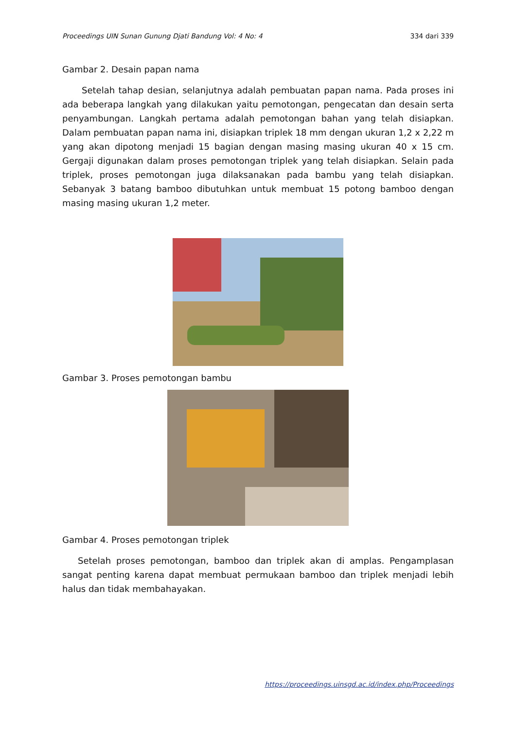Proceedings UIN Sunan Gunung Djati Bandung Vol: 4 No: 4 334 dari 339
Gambar 2. Desain papan nama
Setelah tahap desian, selanjutnya adalah pembuatan papan nama. Pada proses ini ada beberapa langkah yang dilakukan yaitu pemotongan, pengecatan dan desain serta penyambungan. Langkah pertama adalah pemotongan bahan yang telah disiapkan. Dalam pembuatan papan nama ini, disiapkan triplek 18 mm dengan ukuran 1,2 x 2,22 m yang akan dipotong menjadi 15 bagian dengan masing masing ukuran 40 x 15 cm. Gergaji digunakan dalam proses pemotongan triplek yang telah disiapkan. Selain pada triplek, proses pemotongan juga dilaksanakan pada bambu yang telah disiapkan. Sebanyak 3 batang bamboo dibutuhkan untuk membuat 15 potong bamboo dengan masing masing ukuran 1,2 meter.
Gambar 3. Proses pemotongan bambu
Gambar 4. Proses pemotongan triplek
Setelah proses pemotongan, bamboo dan triplek akan di amplas. Pengamplasan sangat penting karena dapat membuat permukaan bamboo dan triplek menjadi lebih halus dan tidak membahayakan.
https://proceedings.uinsgd.ac.id/index.php/Proceedings